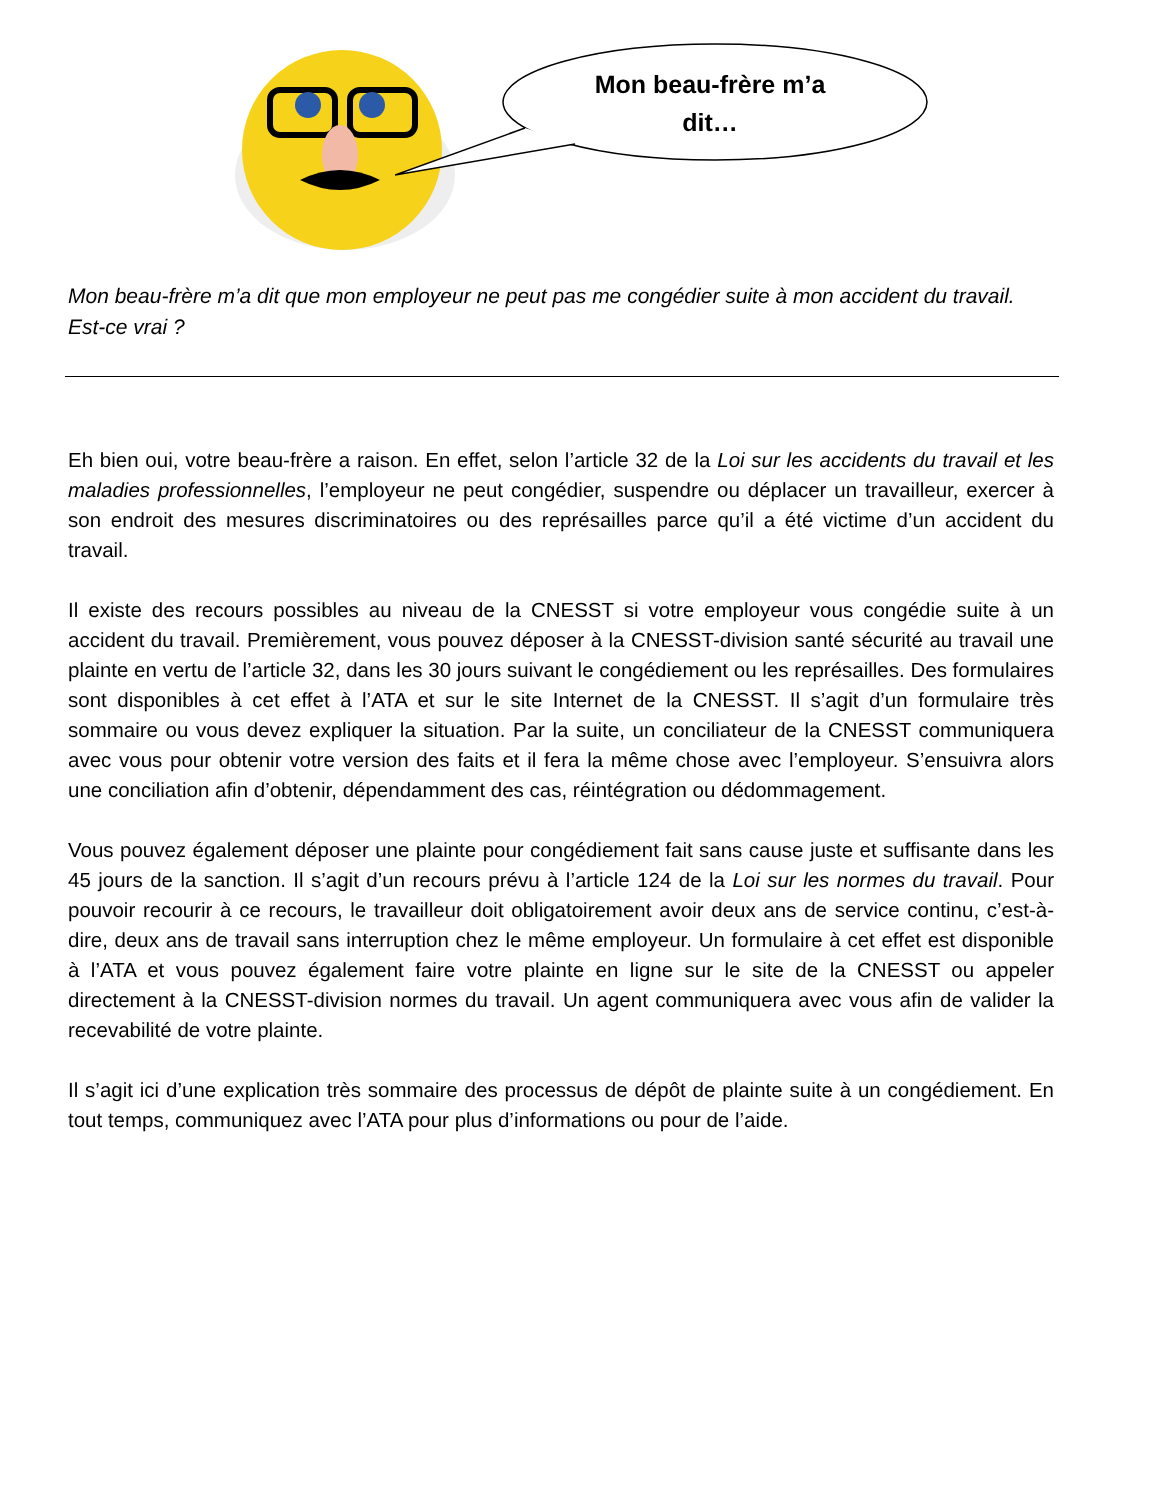Mon beau-frère m’a
dit…
Mon beau-frère m’a dit que mon employeur ne peut pas me congédier suite à mon accident du travail. Est-ce vrai ?
Eh bien oui, votre beau-frère a raison. En effet, selon l’article 32 de la Loi sur les accidents du travail et les maladies professionnelles, l’employeur ne peut congédier, suspendre ou déplacer un travailleur, exercer à son endroit des mesures discriminatoires ou des représailles parce qu’il a été victime d’un accident du travail.
Il existe des recours possibles au niveau de la CNESST si votre employeur vous congédie suite à un accident du travail. Premièrement, vous pouvez déposer à la CNESST-division santé sécurité au travail une plainte en vertu de l’article 32, dans les 30 jours suivant le congédiement ou les représailles. Des formulaires sont disponibles à cet effet à l’ATA et sur le site Internet de la CNESST. Il s’agit d’un formulaire très sommaire ou vous devez expliquer la situation. Par la suite, un conciliateur de la CNESST communiquera avec vous pour obtenir votre version des faits et il fera la même chose avec l’employeur. S’ensuivra alors une conciliation afin d’obtenir, dépendamment des cas, réintégration ou dédommagement.
Vous pouvez également déposer une plainte pour congédiement fait sans cause juste et suffisante dans les 45 jours de la sanction. Il s’agit d’un recours prévu à l’article 124 de la Loi sur les normes du travail. Pour pouvoir recourir à ce recours, le travailleur doit obligatoirement avoir deux ans de service continu, c’est-à-dire, deux ans de travail sans interruption chez le même employeur. Un formulaire à cet effet est disponible à l’ATA et vous pouvez également faire votre plainte en ligne sur le site de la CNESST ou appeler directement à la CNESST-division normes du travail. Un agent communiquera avec vous afin de valider la recevabilité de votre plainte.
Il s’agit ici d’une explication très sommaire des processus de dépôt de plainte suite à un congédiement. En tout temps, communiquez avec l’ATA pour plus d’informations ou pour de l’aide.